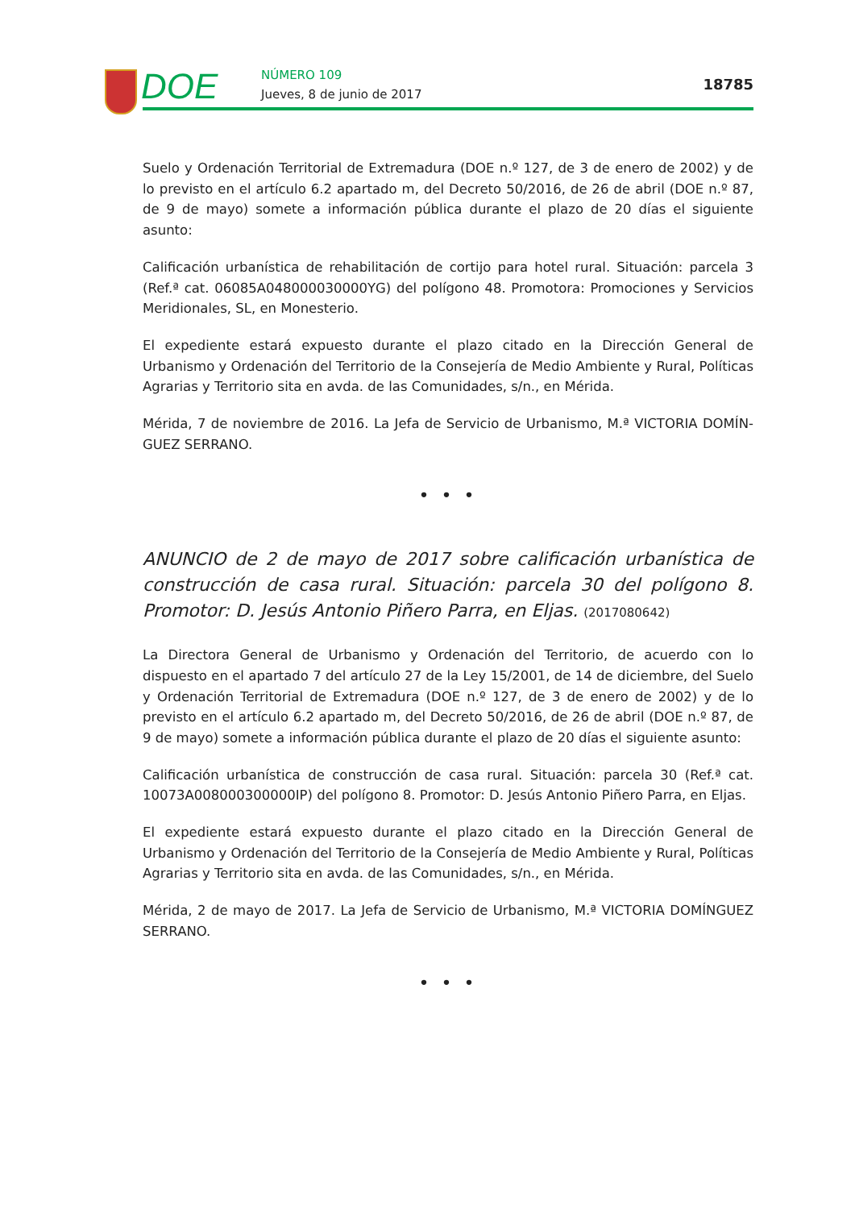DOE NÚMERO 109
Jueves, 8 de junio de 2017
18785
Suelo y Ordenación Territorial de Extremadura (DOE n.º 127, de 3 de enero de 2002) y de lo previsto en el artículo 6.2 apartado m, del Decreto 50/2016, de 26 de abril (DOE n.º 87, de 9 de mayo) somete a información pública durante el plazo de 20 días el siguiente asunto:
Calificación urbanística de rehabilitación de cortijo para hotel rural. Situación: parcela 3 (Ref.ª cat. 06085A048000030000YG) del polígono 48. Promotora: Promociones y Servicios Meridionales, SL, en Monesterio.
El expediente estará expuesto durante el plazo citado en la Dirección General de Urbanismo y Ordenación del Territorio de la Consejería de Medio Ambiente y Rural, Políticas Agrarias y Territorio sita en avda. de las Comunidades, s/n., en Mérida.
Mérida, 7 de noviembre de 2016. La Jefa de Servicio de Urbanismo, M.ª VICTORIA DOMÍN-GUEZ SERRANO.
• • •
ANUNCIO de 2 de mayo de 2017 sobre calificación urbanística de construcción de casa rural. Situación: parcela 30 del polígono 8. Promotor: D. Jesús Antonio Piñero Parra, en Eljas. (2017080642)
La Directora General de Urbanismo y Ordenación del Territorio, de acuerdo con lo dispuesto en el apartado 7 del artículo 27 de la Ley 15/2001, de 14 de diciembre, del Suelo y Ordenación Territorial de Extremadura (DOE n.º 127, de 3 de enero de 2002) y de lo previsto en el artículo 6.2 apartado m, del Decreto 50/2016, de 26 de abril (DOE n.º 87, de 9 de mayo) somete a información pública durante el plazo de 20 días el siguiente asunto:
Calificación urbanística de construcción de casa rural. Situación: parcela 30 (Ref.ª cat. 10073A008000300000IP) del polígono 8. Promotor: D. Jesús Antonio Piñero Parra, en Eljas.
El expediente estará expuesto durante el plazo citado en la Dirección General de Urbanismo y Ordenación del Territorio de la Consejería de Medio Ambiente y Rural, Políticas Agrarias y Territorio sita en avda. de las Comunidades, s/n., en Mérida.
Mérida, 2 de mayo de 2017. La Jefa de Servicio de Urbanismo, M.ª VICTORIA DOMÍNGUEZ SERRANO.
• • •